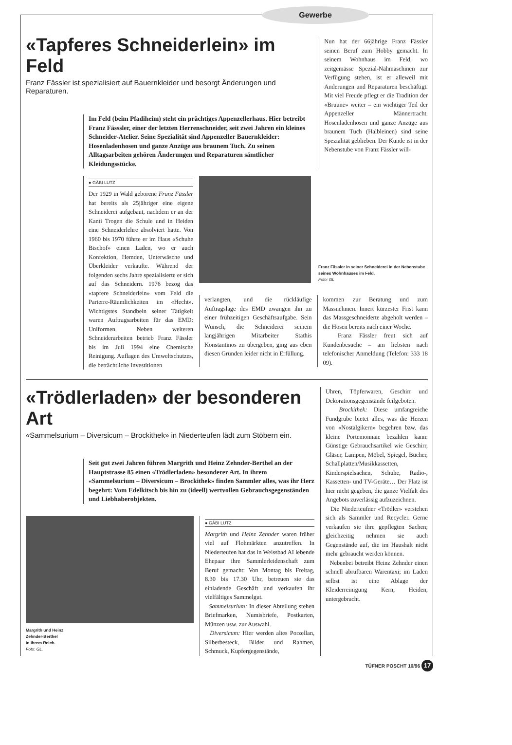Gewerbe
«Tapferes Schneiderlein» im Feld
Franz Fässler ist spezialisiert auf Bauernkleider und besorgt Änderungen und Reparaturen.
Im Feld (beim Pfadiheim) steht ein prächtiges Appenzellerhaus. Hier betreibt Franz Fässsler, einer der letzten Herrenschneider, seit zwei Jahren ein kleines Schneider-Atelier. Seine Spezialität sind Appenzeller Bauernkleider: Hosenladenhosen und ganze Anzüge aus braunem Tuch. Zu seinen Alltagsarbeiten gehören Änderungen und Reparaturen sämtlicher Kleidungsstücke.
Nun hat der 66jährige Franz Fässler seinen Beruf zum Hobby gemacht. In seinem Wohnhaus im Feld, wo zeitgemässe Spezial-Nähmaschinen zur Verfügung stehen, ist er alleweil mit Änderungen und Reparaturen beschäftigt. Mit viel Freude pflegt er die Tradition der «Bruune» weiter – ein wichtiger Teil der Appenzeller Männertracht. Hosenladenhosen und ganze Anzüge aus braunem Tuch (Halbleinen) sind seine Spezialität geblieben. Der Kunde ist in der Nebenstube von Franz Fässler will-
● GÄBI LUTZ
Der 1929 in Wald geborene Franz Fässler hat bereits als 25jähriger eine eigene Schneiderei aufgebaut, nachdem er an der Kanti Trogen die Schule und in Heiden eine Schneiderlehre absolviert hatte. Von 1960 bis 1970 führte er im Haus «Schuhe Bischof» einen Laden, wo er auch Konfektion, Hemden, Unterwäsche und Überkleider verkaufte. Während der folgenden sechs Jahre spezialisierte er sich auf das Schneidern. 1976 bezog das «tapfere Schneiderlein» vom Feld die Parterre-Räumlichkeiten im «Hecht». Wichtigstes Standbein seiner Tätigkeit waren Auftragsarbeiten für das EMD: Uniformen. Neben weiteren Schneiderarbeiten betrieb Franz Fässler bis im Juli 1994 eine Chemische Reinigung. Auflagen des Umweltschutzes, die beträchtliche Investitionen
Franz Fässler in seiner Schneiderei in der Nebenstube seines Wohnhauses im Feld.
Foto: GL
verlangten, und die rückläufige Auftragslage des EMD zwangen ihn zu einer frühzeitigen Geschäftsaufgabe. Sein Wunsch, die Schneiderei seinem langjährigen Mitarbeiter Stathis Konstantinos zu übergeben, ging aus eben diesen Gründen leider nicht in Erfüllung.
kommen zur Beratung und zum Massnehmen. Innert kürzester Frist kann das Massgeschneiderte abgeholt werden – die Hosen bereits nach einer Woche.
Franz Fässler freut sich auf Kundenbesuche – am liebsten nach telefonischer Anmeldung (Telefon: 333 18 09).
«Trödlerladen» der besonderen Art
«Sammelsurium – Diversicum – Brockithek» in Niederteufen lädt zum Stöbern ein.
Seit gut zwei Jahren führen Margrith und Heinz Zehnder-Berthel an der Hauptstrasse 85 einen «Trödlerladen» besonderer Art. In ihrem «Sammelsurium – Diversicum – Brockithek» finden Sammler alles, was ihr Herz begehrt: Vom Edelkitsch bis hin zu (ideell) wertvollen Gebrauchsgegenständen und Liebhaberobjekten.
Margrith und Heinz
Zehnder-Berthel
in ihrem Reich.
Foto: GL.
● GÄBI LUTZ
Margrith und Heinz Zehnder waren früher viel auf Flohmärkten anzutreffen. In Niederteufen hat das in Weissbad AI lebende Ehepaar ihre Sammlerleidenschaft zum Beruf gemacht: Von Montag bis Freitag, 8.30 bis 17.30 Uhr, betreuen sie das einladende Geschäft und verkaufen ihr vielfältiges Sammelgut.
Sammelsurium: In dieser Abteilung stehen Briefmarken, Numisbriefe, Postkarten, Münzen usw. zur Auswahl.
Diversicum: Hier werden altes Porzellan, Silberbesteck, Bilder und Rahmen, Schmuck, Kupfergegenstände,
Uhren, Töpferwaren, Geschirr und Dekorationsgegenstände feilgeboten.
Brockithek: Diese umfangreiche Fundgrube bietet alles, was die Herzen von «Nostalgikern» begehren bzw. das kleine Portemonnaie bezahlen kann: Günstige Gebrauchsartikel wie Geschirr, Gläser, Lampen, Möbel, Spiegel, Bücher, Schallplatten/Musikkassetten, Kinderspielsachen, Schuhe, Radio-, Kassetten- und TV-Geräte… Der Platz ist hier nicht gegeben, die ganze Vielfalt des Angebots zuverlässig aufzuzeichnen.
Die Niederteufner «Trödler» verstehen sich als Sammler und Recycler. Gerne verkaufen sie ihre gepflegten Sachen; gleichzeitig nehmen sie auch Gegenstände auf, die im Haushalt nicht mehr gebraucht werden können.
Nebenbei betreibt Heinz Zehnder einen schnell abrufbaren Warentaxi; im Laden selbst ist eine Ablage der Kleiderreinigung Kern, Heiden, untergebracht.
TÜFNER POSCHT 10/96 17